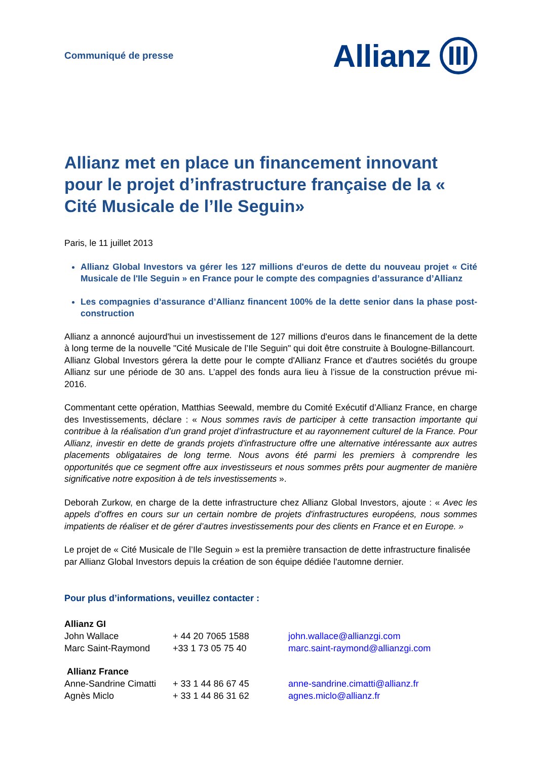Communiqué de presse
Allianz
Allianz met en place un financement innovant pour le projet d’infrastructure française de la « Cité Musicale de l’Ile Seguin»
Paris, le 11 juillet 2013
Allianz Global Investors va gérer les 127 millions d'euros de dette du nouveau projet « Cité Musicale de l'Ile Seguin » en France pour le compte des compagnies d’assurance d’Allianz
Les compagnies d’assurance d’Allianz financent 100% de la dette senior dans la phase post-construction
Allianz a annoncé aujourd'hui un investissement de 127 millions d'euros dans le financement de la dette à long terme de la nouvelle "Cité Musicale de l’Ile Seguin" qui doit être construite à Boulogne-Billancourt.
Allianz Global Investors gérera la dette pour le compte d'Allianz France et d'autres sociétés du groupe Allianz sur une période de 30 ans. L’appel des fonds aura lieu à l’issue de la construction prévue mi-2016.
Commentant cette opération, Matthias Seewald, membre du Comité Exécutif d’Allianz France, en charge des Investissements, déclare : « Nous sommes ravis de participer à cette transaction importante qui contribue à la réalisation d’un grand projet d’infrastructure et au rayonnement culturel de la France. Pour Allianz, investir en dette de grands projets d'infrastructure offre une alternative intéressante aux autres placements obligataires de long terme. Nous avons été parmi les premiers à comprendre les opportunités que ce segment offre aux investisseurs et nous sommes prêts pour augmenter de manière significative notre exposition à de tels investissements ».
Deborah Zurkow, en charge de la dette infrastructure chez Allianz Global Investors, ajoute : « Avec les appels d’offres en cours sur un certain nombre de projets d'infrastructures européens, nous sommes impatients de réaliser et de gérer d’autres investissements pour des clients en France et en Europe. »
Le projet de « Cité Musicale de l’Ile Seguin » est la première transaction de dette infrastructure finalisée par Allianz Global Investors depuis la création de son équipe dédiée l'automne dernier.
Pour plus d’informations, veuillez contacter :
Allianz GI
John Wallace + 44 20 7065 1588 john.wallace@allianzgi.com
Marc Saint-Raymond +33 1 73 05 75 40 marc.saint-raymond@allianzgi.com
Allianz France
Anne-Sandrine Cimatti
+ 33 1 44 86 67 45 anne-sandrine.cimatti@allianz.fr
Agnès Miclo + 33 1 44 86 31 62 agnes.miclo@allianz.fr